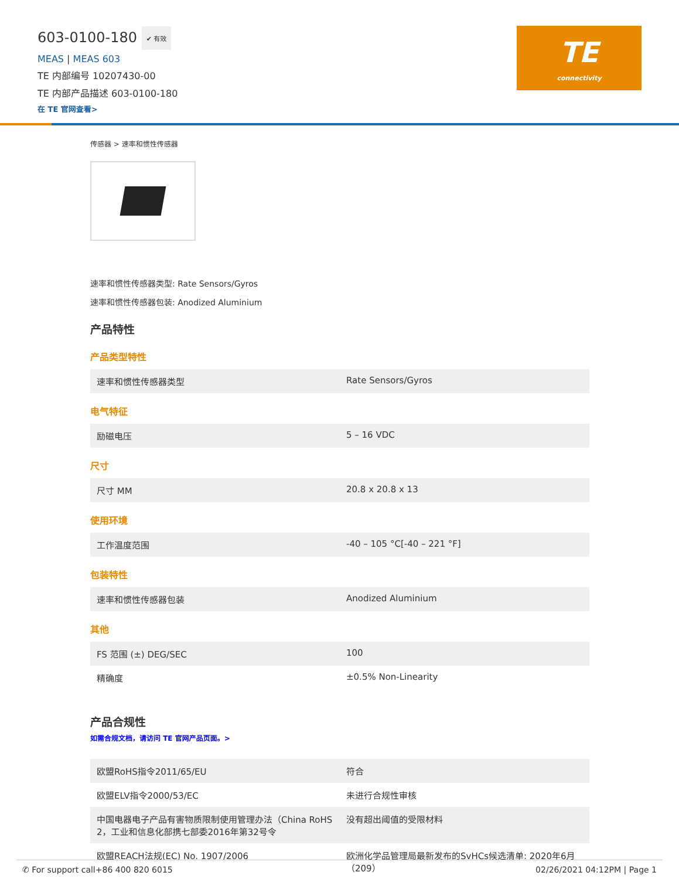603-0100-180 ✔ 有效
MEAS | MEAS 603
TE 内部编号 10207430-00
TE 内部产品描述 603-0100-180
在 TE 官网查看>
TE
connectivity
传感器 > 速率和惯性传感器
速率和惯性传感器类型: Rate Sensors/Gyros
速率和惯性传感器包装: Anodized Aluminium
产品特性
产品类型特性
| 速率和惯性传感器类型 | Rate Sensors/Gyros |
电气特征
| 励磁电压 | 5 – 16 VDC |
尺寸
| 尺寸 MM | 20.8 x 20.8 x 13 |
使用环境
| 工作温度范围 | -40 – 105 °C[-40 – 221 °F] |
包装特性
| 速率和惯性传感器包装 | Anodized Aluminium |
其他
| FS 范围 (±) DEG/SEC | 100 |
| 精确度 | ±0.5% Non-Linearity |
产品合规性
如需合规文档，请访问 TE 官网产品页面。>
| 欧盟RoHS指令2011/65/EU | 符合 |
| 欧盟ELV指令2000/53/EC | 未进行合规性审核 |
| 中国电器电子产品有害物质限制使用管理办法（China RoHS 2，工业和信息化部携七部委2016年第32号令 | 没有超出阈值的受限材料 |
| 欧盟REACH法规(EC) No. 1907/2006 | 欧洲化学品管理局最新发布的SvHCs候选清单: 2020年6月（209） |
✆ For support call+86 400 820 6015 02/26/2021 04:12PM | Page 1